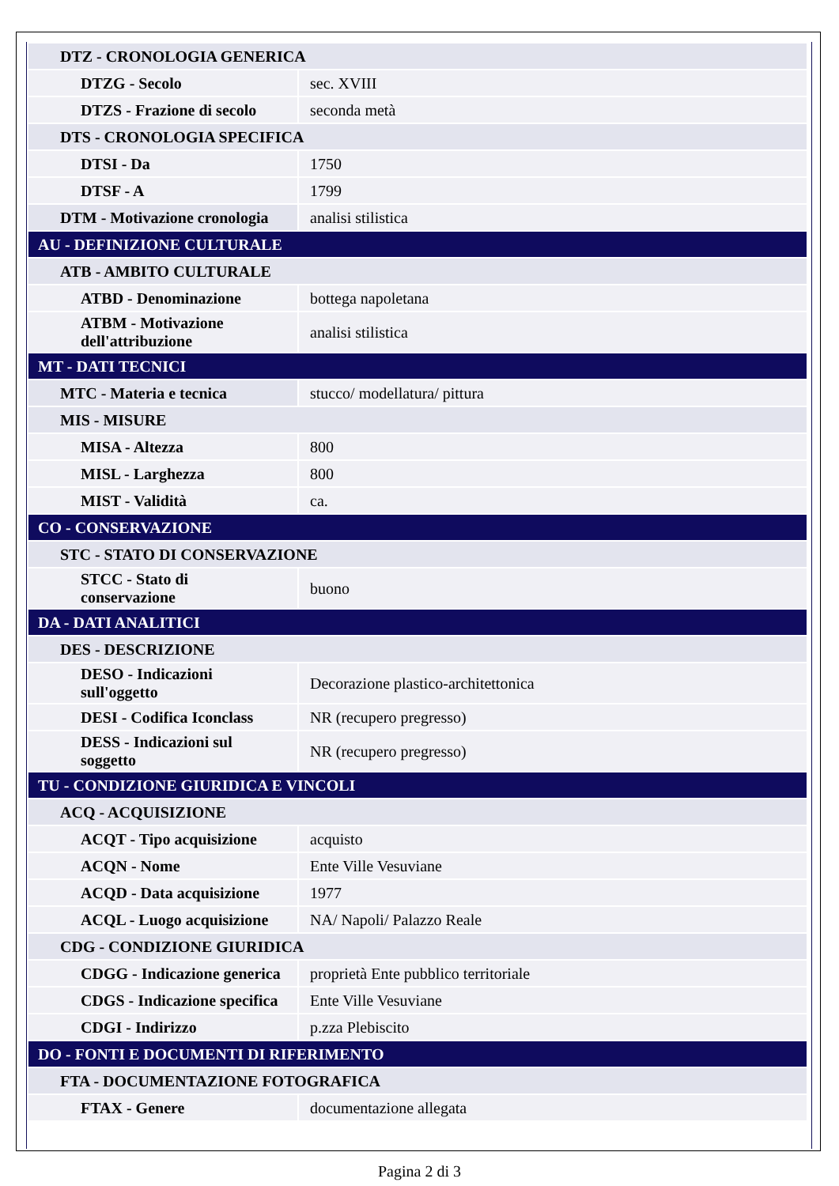| DTZ - CRONOLOGIA GENERICA | |
| DTZG - Secolo | sec. XVIII |
| DTZS - Frazione di secolo | seconda metà |
| DTS - CRONOLOGIA SPECIFICA | |
| DTSI - Da | 1750 |
| DTSF - A | 1799 |
| DTM - Motivazione cronologia | analisi stilistica |
| AU - DEFINIZIONE CULTURALE | |
| ATB - AMBITO CULTURALE | |
| ATBD - Denominazione | bottega napoletana |
| ATBM - Motivazione dell'attribuzione | analisi stilistica |
| MT - DATI TECNICI | |
| MTC - Materia e tecnica | stucco/ modellatura/ pittura |
| MIS - MISURE | |
| MISA - Altezza | 800 |
| MISL - Larghezza | 800 |
| MIST - Validità | ca. |
| CO - CONSERVAZIONE | |
| STC - STATO DI CONSERVAZIONE | |
| STCC - Stato di conservazione | buono |
| DA - DATI ANALITICI | |
| DES - DESCRIZIONE | |
| DESO - Indicazioni sull'oggetto | Decorazione plastico-architettonica |
| DESI - Codifica Iconclass | NR (recupero pregresso) |
| DESS - Indicazioni sul soggetto | NR (recupero pregresso) |
| TU - CONDIZIONE GIURIDICA E VINCOLI | |
| ACQ - ACQUISIZIONE | |
| ACQT - Tipo acquisizione | acquisto |
| ACQN - Nome | Ente Ville Vesuviane |
| ACQD - Data acquisizione | 1977 |
| ACQL - Luogo acquisizione | NA/ Napoli/ Palazzo Reale |
| CDG - CONDIZIONE GIURIDICA | |
| CDGG - Indicazione generica | proprietà Ente pubblico territoriale |
| CDGS - Indicazione specifica | Ente Ville Vesuviane |
| CDGI - Indirizzo | p.zza Plebiscito |
| DO - FONTI E DOCUMENTI DI RIFERIMENTO | |
| FTA - DOCUMENTAZIONE FOTOGRAFICA | |
| FTAX - Genere | documentazione allegata |
Pagina 2 di 3